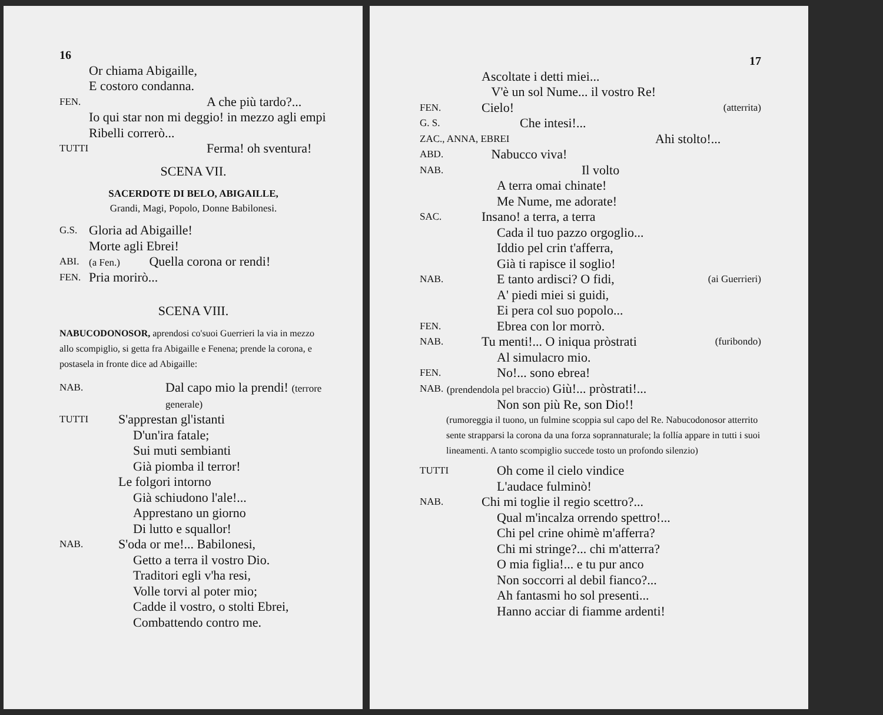16
Or chiama Abigaille,
E costoro condanna.
FEN. A che più tardo?...
Io qui star non mi deggio! in mezzo agli empi
Ribelli correrò...
TUTTI Ferma! oh sventura!
SCENA VII.
SACERDOTE DI BELO, ABIGAILLE,
Grandi, Magi, Popolo, Donne Babilonesi.
G.S. Gloria ad Abigaille!
Morte agli Ebrei!
ABI. (a Fen.) Quella corona or rendi!
FEN. Pria morirò...
SCENA VIII.
NABUCODONOSOR, aprendosi co'suoi Guerrieri la via in mezzo allo scompiglio, si getta fra Abigaille e Fenena; prende la corona, e postasela in fronte dice ad Abigaille:
NAB. Dal capo mio la prendi! (terrore generale)
TUTTI S'apprestan gl'istanti
D'un'ira fatale;
Sui muti sembianti
Già piomba il terror!
Le folgori intorno
Già schiudono l'ale!...
Apprestano un giorno
Di lutto e squallor!
NAB. S'oda or me!... Babilonesi,
Getto a terra il vostro Dio.
Traditori egli v'ha resi,
Volle torvi al poter mio;
Cadde il vostro, o stolti Ebrei,
Combattendo contro me.
17
Ascoltate i detti miei...
V'è un sol Nume... il vostro Re!
FEN. Cielo! (atterrita)
G. S. Che intesi!...
ZAC., ANNA, EBREI Ahi stolto!...
ABD. Nabucco viva!
NAB. Il volto
A terra omai chinate!
Me Nume, me adorate!
SAC. Insano! a terra, a terra
Cada il tuo pazzo orgoglio...
Iddio pel crin t'afferra,
Già ti rapisce il soglio!
NAB. E tanto ardisci? O fidi, (ai Guerrieri)
A' piedi miei si guidi,
Ei pera col suo popolo...
FEN. Ebrea con lor morrò.
NAB. Tu menti!... O iniqua pròstrati (furibondo)
Al simulacro mio.
FEN. No!... sono ebrea!
NAB. (prendendola pel braccio) Giù!... pròstrati!...
Non son più Re, son Dio!!
(rumoreggia il tuono, un fulmine scoppia sul capo del Re. Nabucodonosor atterrito sente strapparsi la corona da una forza soprannaturale; la follía appare in tutti i suoi lineamenti. A tanto scompiglio succede tosto un profondo silenzio)
TUTTI Oh come il cielo vindice
L'audace fulminò!
NAB. Chi mi toglie il regio scettro?...
Qual m'incalza orrendo spettro!...
Chi pel crine ohimè m'afferra?
Chi mi stringe?... chi m'atterra?
O mia figlia!... e tu pur anco
Non soccorri al debil fianco?...
Ah fantasmi ho sol presenti...
Hanno acciar di fiamme ardenti!